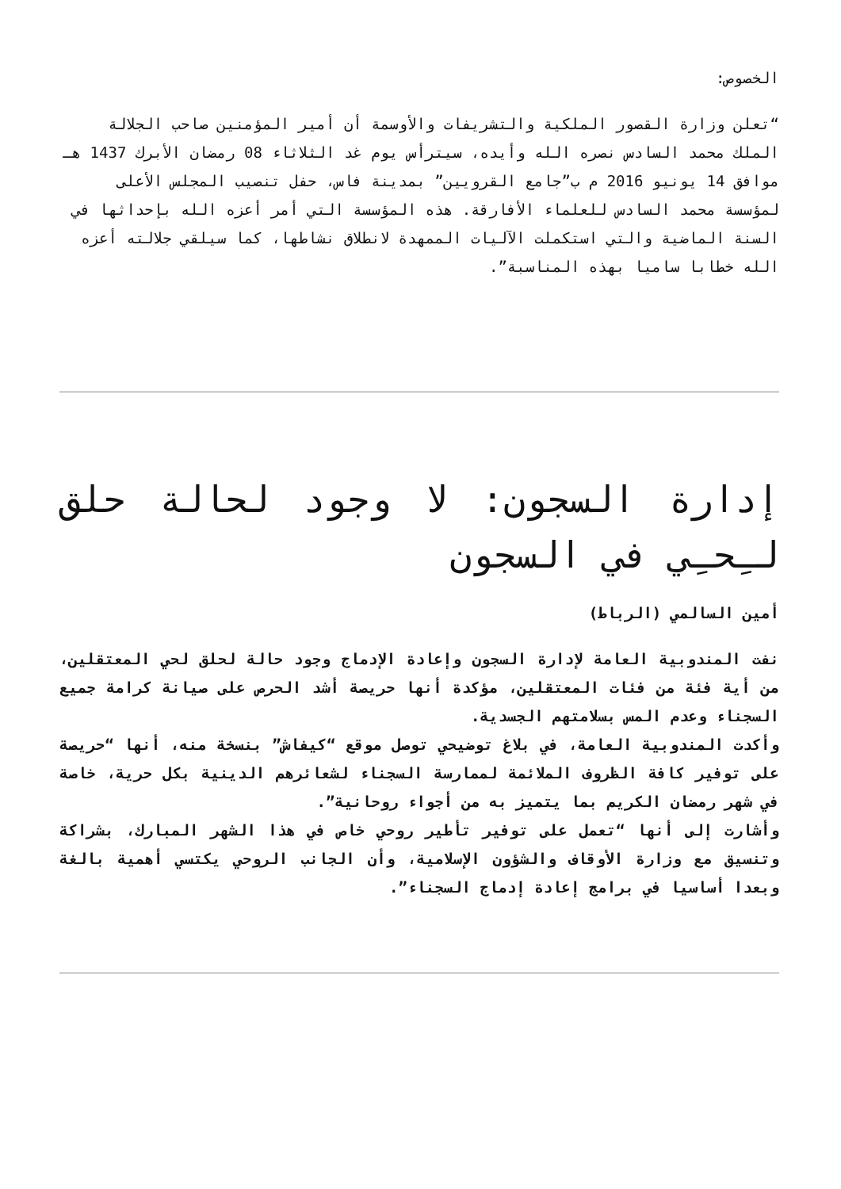الخصوص:
“تعلن وزارة القصور الملكية والتشريفات والأوسمة أن أمير المؤمنين صاحب الجلالة الملك محمد السادس نصره الله وأيده، سيترأس يوم غد الثلاثاء 08 رمضان الأبرك 1437 هـ موافق 14 يونيو 2016 م ب”جامع القرويين” بمدينة فاس، حفل تنصيب المجلس الأعلى لمؤسسة محمد السادس للعلماء الأفارقة. هذه المؤسسة التي أمر أعزه الله بإحداثها في السنة الماضية والتي استكملت الآليات الممهدة لانطلاق نشاطها، كما سيلقي جلالته أعزه الله خطابا ساميا بهذه المناسبة”.
إدارة السجون: لا وجود لحالة حلق لـِحـِي في السجون
أمين السالمي (الرباط)
نفت المندوبية العامة لإدارة السجون وإعادة الإدماج وجود حالة لحلق لحي المعتقلين، من أية فئة من فئات المعتقلين، مؤكدة أنها حريصة أشد الحرص على صيانة كرامة جميع السجناء وعدم المس بسلامتهم الجسدية.
وأكدت المندوبية العامة، في بلاغ توضيحي توصل موقع “كيفاش” بنسخة منه، أنها “حريصة على توفير كافة الظروف الملائمة لممارسة السجناء لشعائرهم الدينية بكل حرية، خاصة في شهر رمضان الكريم بما يتميز به من أجواء روحانية”.
وأشارت إلى أنها “تعمل على توفير تأطير روحي خاص في هذا الشهر المبارك، بشراكة وتنسيق مع وزارة الأوقاف والشؤون الإسلامية، وأن الجانب الروحي يكتسي أهمية بالغة وبعدا أساسيا في برامج إعادة إدماج السجناء”.